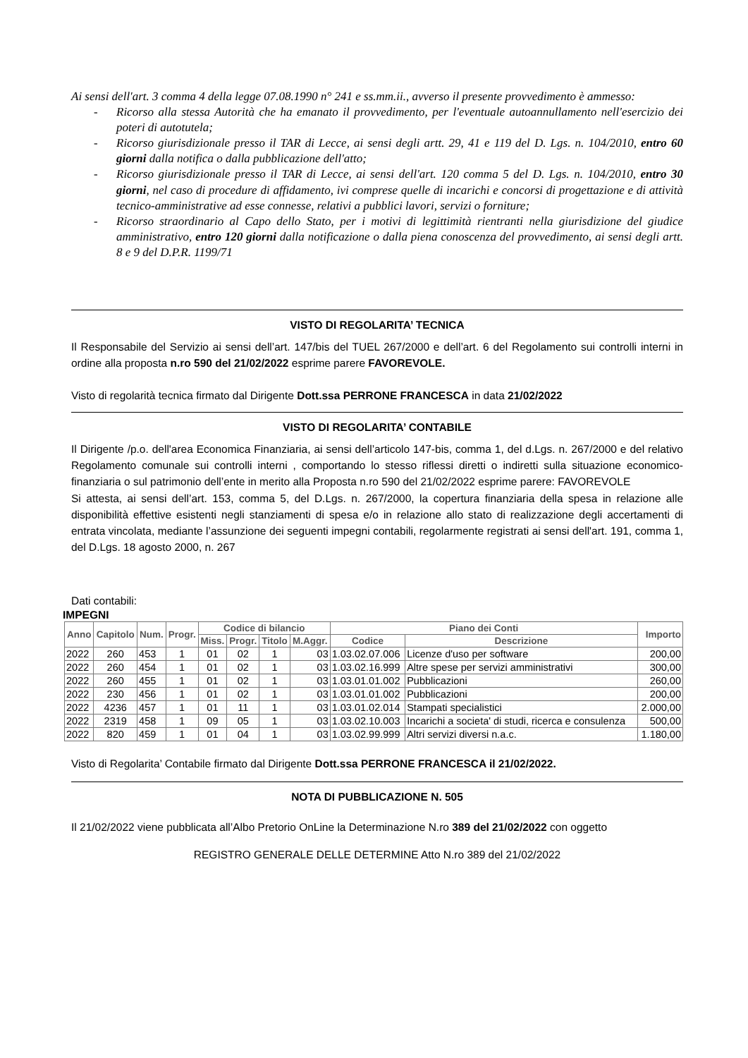Ai sensi dell'art. 3 comma 4 della legge 07.08.1990 n° 241 e ss.mm.ii., avverso il presente provvedimento è ammesso:
- Ricorso alla stessa Autorità che ha emanato il provvedimento, per l'eventuale autoannullamento nell'esercizio dei poteri di autotutela;
- Ricorso giurisdizionale presso il TAR di Lecce, ai sensi degli artt. 29, 41 e 119 del D. Lgs. n. 104/2010, entro 60 giorni dalla notifica o dalla pubblicazione dell'atto;
- Ricorso giurisdizionale presso il TAR di Lecce, ai sensi dell'art. 120 comma 5 del D. Lgs. n. 104/2010, entro 30 giorni, nel caso di procedure di affidamento, ivi comprese quelle di incarichi e concorsi di progettazione e di attività tecnico-amministrative ad esse connesse, relativi a pubblici lavori, servizi o forniture;
- Ricorso straordinario al Capo dello Stato, per i motivi di legittimità rientranti nella giurisdizione del giudice amministrativo, entro 120 giorni dalla notificazione o dalla piena conoscenza del provvedimento, ai sensi degli artt. 8 e 9 del D.P.R. 1199/71
VISTO DI REGOLARITA’ TECNICA
Il Responsabile del Servizio ai sensi dell’art. 147/bis del TUEL 267/2000 e dell’art. 6 del Regolamento sui controlli interni in ordine alla proposta n.ro 590 del 21/02/2022 esprime parere FAVOREVOLE.
Visto di regolarità tecnica firmato dal Dirigente Dott.ssa PERRONE FRANCESCA in data 21/02/2022
VISTO DI REGOLARITA’ CONTABILE
Il Dirigente /p.o. dell'area Economica Finanziaria, ai sensi dell’articolo 147-bis, comma 1, del d.Lgs. n. 267/2000 e del relativo Regolamento comunale sui controlli interni , comportando lo stesso riflessi diretti o indiretti sulla situazione economico-finanziaria o sul patrimonio dell’ente in merito alla Proposta n.ro 590 del 21/02/2022 esprime parere: FAVOREVOLE
Si attesta, ai sensi dell’art. 153, comma 5, del D.Lgs. n. 267/2000, la copertura finanziaria della spesa in relazione alle disponibilità effettive esistenti negli stanziamenti di spesa e/o in relazione allo stato di realizzazione degli accertamenti di entrata vincolata, mediante l’assunzione dei seguenti impegni contabili, regolarmente registrati ai sensi dell'art. 191, comma 1, del D.Lgs. 18 agosto 2000, n. 267
Dati contabili:
IMPEGNI
| Anno | Capitolo | Num. | Progr. | Codice di bilancio | | | | Piano dei Conti | | Importo |
| --- | --- | --- | --- | --- | --- | --- | --- | --- | --- | --- |
| | | | | Miss. | Progr. | Titolo | M.Aggr. | Codice | Descrizione | |
| 2022 | 260 | 453 | 1 | 01 | 02 | 1 | 03 | 1.03.02.07.006 | Licenze d'uso per software | 200,00 |
| 2022 | 260 | 454 | 1 | 01 | 02 | 1 | 03 | 1.03.02.16.999 | Altre spese per servizi amministrativi | 300,00 |
| 2022 | 260 | 455 | 1 | 01 | 02 | 1 | 03 | 1.03.01.01.002 | Pubblicazioni | 260,00 |
| 2022 | 230 | 456 | 1 | 01 | 02 | 1 | 03 | 1.03.01.01.002 | Pubblicazioni | 200,00 |
| 2022 | 4236 | 457 | 1 | 01 | 11 | 1 | 03 | 1.03.01.02.014 | Stampati specialistici | 2.000,00 |
| 2022 | 2319 | 458 | 1 | 09 | 05 | 1 | 03 | 1.03.02.10.003 | Incarichi a societa' di studi, ricerca e consulenza | 500,00 |
| 2022 | 820 | 459 | 1 | 01 | 04 | 1 | 03 | 1.03.02.99.999 | Altri servizi diversi n.a.c. | 1.180,00 |
Visto di Regolarita’ Contabile firmato dal Dirigente Dott.ssa PERRONE FRANCESCA il 21/02/2022.
NOTA DI PUBBLICAZIONE N. 505
Il 21/02/2022 viene pubblicata all’Albo Pretorio OnLine la Determinazione N.ro 389 del 21/02/2022 con oggetto
REGISTRO GENERALE DELLE DETERMINE Atto N.ro 389 del 21/02/2022